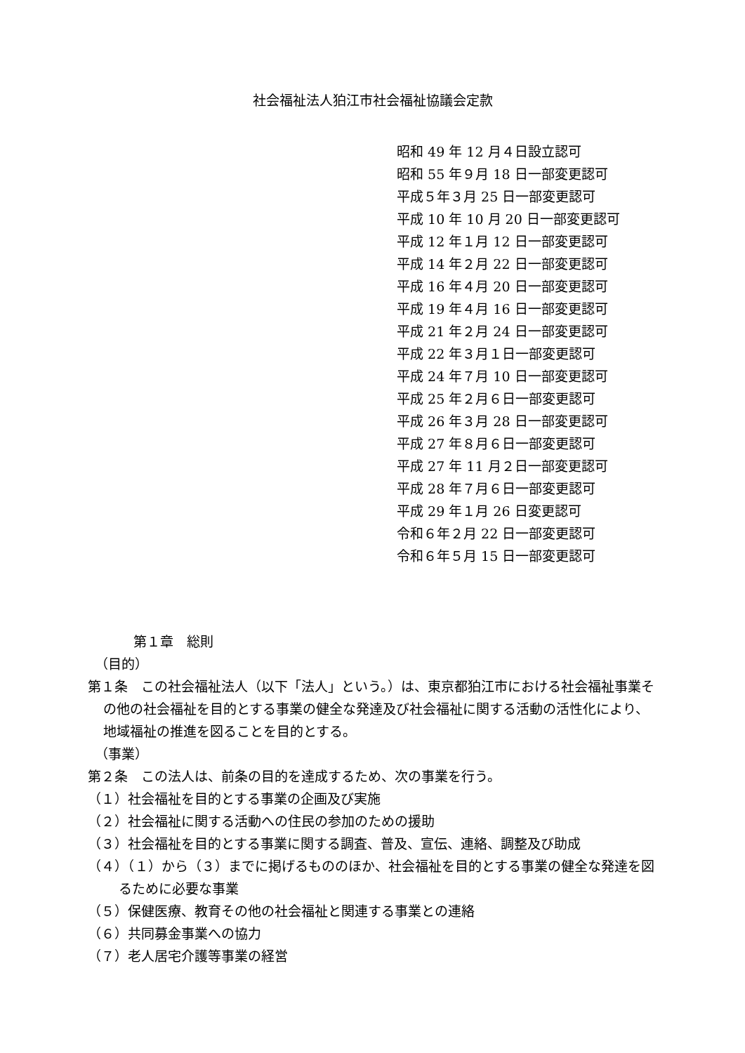社会福祉法人狛江市社会福祉協議会定款
昭和 49 年 12 月４日設立認可
昭和 55 年９月 18 日一部変更認可
平成５年３月 25 日一部変更認可
平成 10 年 10 月 20 日一部変更認可
平成 12 年１月 12 日一部変更認可
平成 14 年２月 22 日一部変更認可
平成 16 年４月 20 日一部変更認可
平成 19 年４月 16 日一部変更認可
平成 21 年２月 24 日一部変更認可
平成 22 年３月１日一部変更認可
平成 24 年７月 10 日一部変更認可
平成 25 年２月６日一部変更認可
平成 26 年３月 28 日一部変更認可
平成 27 年８月６日一部変更認可
平成 27 年 11 月２日一部変更認可
平成 28 年７月６日一部変更認可
平成 29 年１月 26 日変更認可
令和６年２月 22 日一部変更認可
令和６年５月 15 日一部変更認可
第１章　総則
（目的）
第１条　この社会福祉法人（以下「法人」という。）は、東京都狛江市における社会福祉事業その他の社会福祉を目的とする事業の健全な発達及び社会福祉に関する活動の活性化により、地域福祉の推進を図ることを目的とする。
（事業）
第２条　この法人は、前条の目的を達成するため、次の事業を行う。
（１）社会福祉を目的とする事業の企画及び実施
（２）社会福祉に関する活動への住民の参加のための援助
（３）社会福祉を目的とする事業に関する調査、普及、宣伝、連絡、調整及び助成
（４）（１）から（３）までに掲げるもののほか、社会福祉を目的とする事業の健全な発達を図るために必要な事業
（５）保健医療、教育その他の社会福祉と関連する事業との連絡
（６）共同募金事業への協力
（７）老人居宅介護等事業の経営